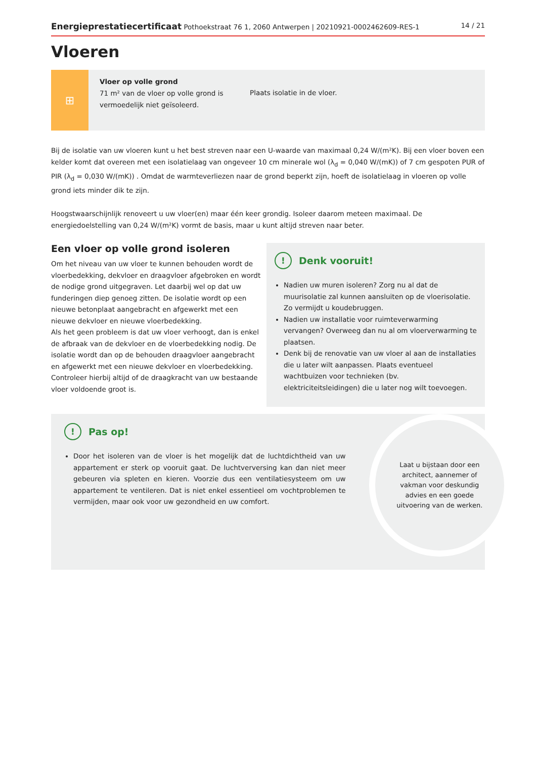Energieprestatiecertificaat Pothoekstraat 76 1, 2060 Antwerpen | 20210921-0002462609-RES-1 14 / 21
Vloeren
⊞
Vloer op volle grond
71 m² van de vloer op volle grond is vermoedelijk niet geïsoleerd.
Plaats isolatie in de vloer.
Bij de isolatie van uw vloeren kunt u het best streven naar een U-waarde van maximaal 0,24 W/(m²K). Bij een vloer boven een kelder komt dat overeen met een isolatielaag van ongeveer 10 cm minerale wol (λ<sub>d</sub> = 0,040 W/(mK)) of 7 cm gespoten PUR of PIR (λ<sub>d</sub> = 0,030 W/(mK)) . Omdat de warmteverliezen naar de grond beperkt zijn, hoeft de isolatielaag in vloeren op volle grond iets minder dik te zijn.
Hoogstwaarschijnlijk renoveert u uw vloer(en) maar één keer grondig. Isoleer daarom meteen maximaal. De energiedoelstelling van 0,24 W/(m²K) vormt de basis, maar u kunt altijd streven naar beter.
Een vloer op volle grond isoleren
Om het niveau van uw vloer te kunnen behouden wordt de vloerbedekking, dekvloer en draagvloer afgebroken en wordt de nodige grond uitgegraven. Let daarbij wel op dat uw funderingen diep genoeg zitten. De isolatie wordt op een nieuwe betonplaat aangebracht en afgewerkt met een nieuwe dekvloer en nieuwe vloerbedekking.
Als het geen probleem is dat uw vloer verhoogt, dan is enkel de afbraak van de dekvloer en de vloerbedekking nodig. De isolatie wordt dan op de behouden draagvloer aangebracht en afgewerkt met een nieuwe dekvloer en vloerbedekking. Controleer hierbij altijd of de draagkracht van uw bestaande vloer voldoende groot is.
! Denk vooruit!
Nadien uw muren isoleren? Zorg nu al dat de muurisolatie zal kunnen aansluiten op de vloerisolatie. Zo vermijdt u koudebruggen.
Nadien uw installatie voor ruimteverwarming vervangen? Overweeg dan nu al om vloerverwarming te plaatsen.
Denk bij de renovatie van uw vloer al aan de installaties die u later wilt aanpassen. Plaats eventueel wachtbuizen voor technieken (bv. elektriciteitsleidingen) die u later nog wilt toevoegen.
! Pas op!
Door het isoleren van de vloer is het mogelijk dat de luchtdichtheid van uw appartement er sterk op vooruit gaat. De luchtverversing kan dan niet meer gebeuren via spleten en kieren. Voorzie dus een ventilatiesysteem om uw appartement te ventileren. Dat is niet enkel essentieel om vochtproblemen te vermijden, maar ook voor uw gezondheid en uw comfort.
Laat u bijstaan door een architect, aannemer of vakman voor deskundig advies en een goede uitvoering van de werken.